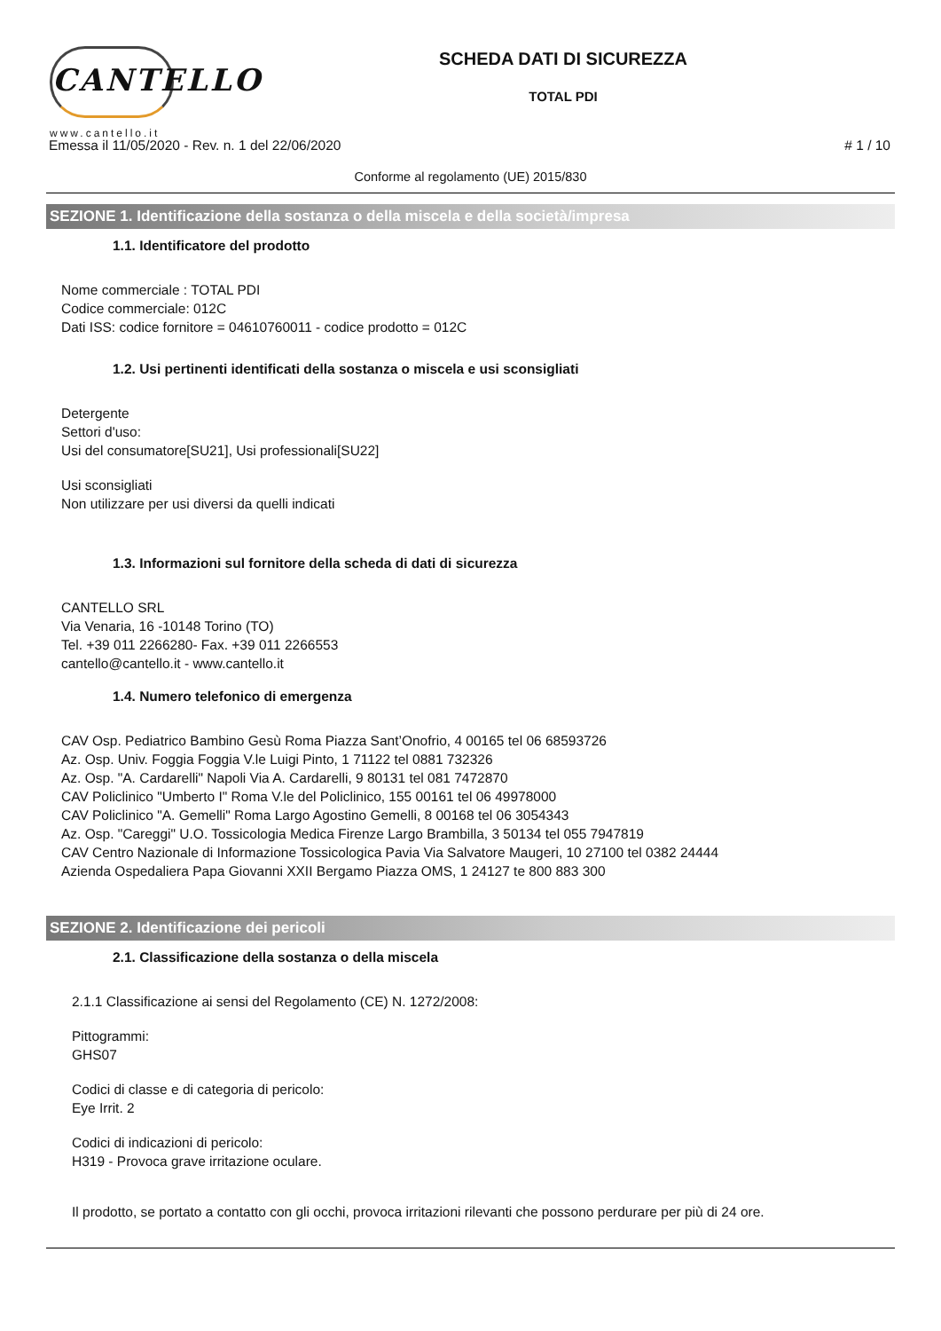CANTELLO
www.cantello.it
SCHEDA DATI DI SICUREZZA
TOTAL PDI
Emessa il 11/05/2020 - Rev. n. 1 del 22/06/2020 # 1 / 10
Conforme al regolamento (UE) 2015/830
SEZIONE 1. Identificazione della sostanza o della miscela e della società/impresa
1.1. Identificatore del prodotto
Nome commerciale : TOTAL PDI
Codice commerciale: 012C
Dati ISS: codice fornitore = 04610760011 - codice prodotto = 012C
1.2. Usi pertinenti identificati della sostanza o miscela e usi sconsigliati
Detergente
Settori d'uso:
Usi del consumatore[SU21], Usi professionali[SU22]
Usi sconsigliati
Non utilizzare per usi diversi da quelli indicati
1.3. Informazioni sul fornitore della scheda di dati di sicurezza
CANTELLO SRL
Via Venaria, 16 -10148 Torino (TO)
Tel. +39 011 2266280- Fax. +39 011 2266553
cantello@cantello.it - www.cantello.it
1.4. Numero telefonico di emergenza
CAV Osp. Pediatrico Bambino Gesù Roma Piazza Sant’Onofrio, 4 00165 tel 06 68593726
Az. Osp. Univ. Foggia Foggia V.le Luigi Pinto, 1 71122 tel 0881 732326
Az. Osp. "A. Cardarelli" Napoli Via A. Cardarelli, 9 80131 tel 081 7472870
CAV Policlinico "Umberto I" Roma V.le del Policlinico, 155 00161 tel 06 49978000
CAV Policlinico "A. Gemelli" Roma Largo Agostino Gemelli, 8 00168 tel 06 3054343
Az. Osp. "Careggi" U.O. Tossicologia Medica Firenze Largo Brambilla, 3 50134 tel 055 7947819
CAV Centro Nazionale di Informazione Tossicologica Pavia Via Salvatore Maugeri, 10 27100 tel 0382 24444
Azienda Ospedaliera Papa Giovanni XXII Bergamo Piazza OMS, 1 24127 te 800 883 300
SEZIONE 2. Identificazione dei pericoli
2.1. Classificazione della sostanza o della miscela
2.1.1 Classificazione ai sensi del Regolamento (CE) N. 1272/2008:
Pittogrammi:
GHS07
Codici di classe e di categoria di pericolo:
Eye Irrit. 2
Codici di indicazioni di pericolo:
H319 - Provoca grave irritazione oculare.
Il prodotto, se portato a contatto con gli occhi, provoca irritazioni rilevanti che possono perdurare per più di 24 ore.